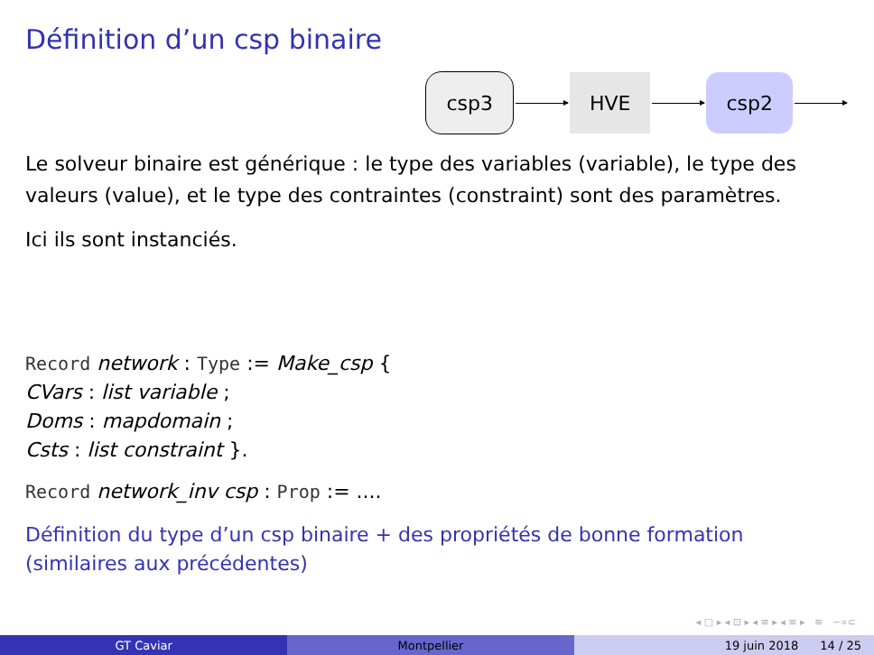Définition d’un csp binaire
csp3 HVE csp2
Le solveur binaire est générique : le type des variables (variable), le type des valeurs (value), et le type des contraintes (constraint) sont des paramètres.
Ici ils sont instanciés.
Record network : Type := Make_csp {
CVars : list variable ;
Doms : mapdomain ;
Csts : list constraint }.
Record network_inv csp : Prop := ....
Définition du type d’un csp binaire + des propriétés de bonne formation (similaires aux précédentes)
◂ □ ▸ ◂ ⊡ ▸ ◂ ≡ ▸ ◂ ≡ ▸ ≡ ∽∝⊂
GT Caviar Montpellier 19 juin 2018 14 / 25